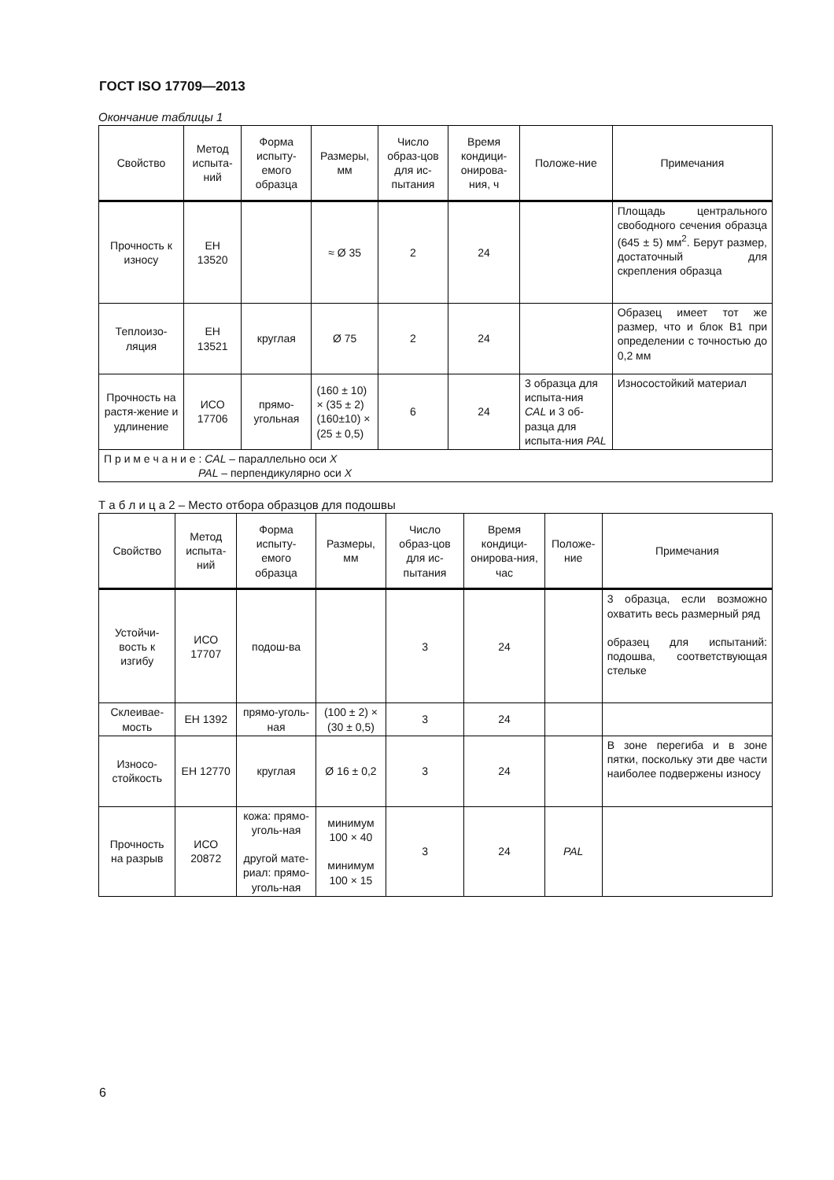ГОСТ ISO 17709—2013
Окончание таблицы 1
| Свойство | Метод испыта-ний | Форма испыту-емого образца | Размеры, мм | Число образ-цов для ис-пытания | Время кондици-онирова-ния, ч | Положе-ние | Примечания |
| --- | --- | --- | --- | --- | --- | --- | --- |
| Прочность к износу | ЕН 13520 | | ≈ Ø 35 | 2 | 24 | | Площадь центрального свободного сечения образца (645 ± 5) мм<sup>2</sup>. Берут размер, достаточный для скрепления образца |
| Теплоизо-ляция | ЕН 13521 | круглая | Ø 75 | 2 | 24 | | Образец имеет тот же размер, что и блок В1 при определении с точностью до 0,2 мм |
| Прочность на растя-жение и удлинение | ИСО 17706 | прямо-угольная | (160 ± 10) × (35 ± 2) (160±10) × (25 ± 0,5) | 6 | 24 | 3 образца для испыта-ния CAL и 3 об-разца для испыта-ния PAL | Износостойкий материал |
| П р и м е ч а н и е : CAL – параллельно оси X PAL – перпендикулярно оси X | | | | | | | |
Т а б л и ц а 2 – Место отбора образцов для подошвы
| Свойство | Метод испыта-ний | Форма испыту-емого образца | Размеры, мм | Число образ-цов для ис-пытания | Время кондици-онирова-ния, час | Положе-ние | Примечания |
| --- | --- | --- | --- | --- | --- | --- | --- |
| Устойчи-вость к изгибу | ИСО 17707 | подош-ва | | 3 | 24 | | 3 образца, если возможно охватить весь размерный ряд образец для испытаний: подошва, соответствующая стельке |
| Склеивае-мость | ЕН 1392 | прямо-уголь-ная | (100 ± 2) × (30 ± 0,5) | 3 | 24 | | |
| Износо-стойкость | ЕН 12770 | круглая | Ø 16 ± 0,2 | 3 | 24 | | В зоне перегиба и в зоне пятки, поскольку эти две части наиболее подвержены износу |
| Прочность на разрыв | ИСО 20872 | кожа: прямо-уголь-ная другой мате-риал: прямо-уголь-ная | минимум 100 × 40 минимум 100 × 15 | 3 | 24 | PAL | |
6